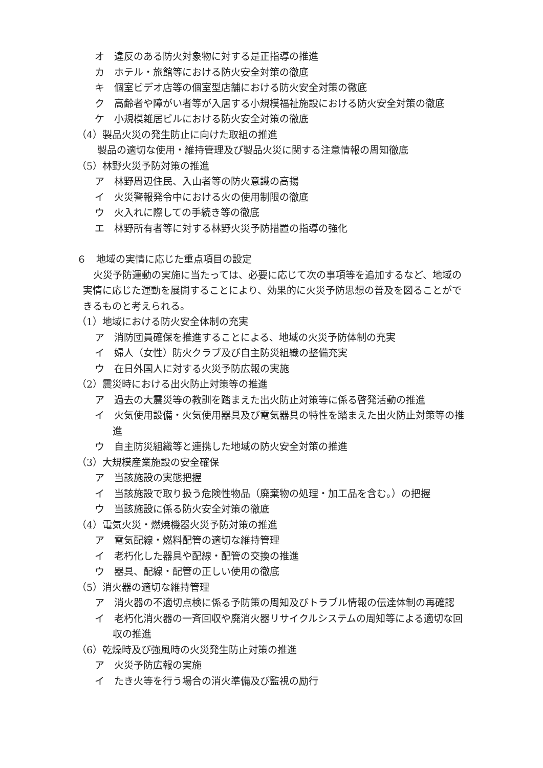オ　違反のある防火対象物に対する是正指導の推進
カ　ホテル・旅館等における防火安全対策の徹底
キ　個室ビデオ店等の個室型店舗における防火安全対策の徹底
ク　高齢者や障がい者等が入居する小規模福祉施設における防火安全対策の徹底
ケ　小規模雑居ビルにおける防火安全対策の徹底
（4）製品火災の発生防止に向けた取組の推進
製品の適切な使用・維持管理及び製品火災に関する注意情報の周知徹底
（5）林野火災予防対策の推進
ア　林野周辺住民、入山者等の防火意識の高揚
イ　火災警報発令中における火の使用制限の徹底
ウ　火入れに際しての手続き等の徹底
エ　林野所有者等に対する林野火災予防措置の指導の強化
６　地域の実情に応じた重点項目の設定
火災予防運動の実施に当たっては、必要に応じて次の事項等を追加するなど、地域の実情に応じた運動を展開することにより、効果的に火災予防思想の普及を図ることができるものと考えられる。
（1）地域における防火安全体制の充実
ア　消防団員確保を推進することによる、地域の火災予防体制の充実
イ　婦人（女性）防火クラブ及び自主防災組織の整備充実
ウ　在日外国人に対する火災予防広報の実施
（2）震災時における出火防止対策等の推進
ア　過去の大震災等の教訓を踏まえた出火防止対策等に係る啓発活動の推進
イ　火気使用設備・火気使用器具及び電気器具の特性を踏まえた出火防止対策等の推進
ウ　自主防災組織等と連携した地域の防火安全対策の推進
（3）大規模産業施設の安全確保
ア　当該施設の実態把握
イ　当該施設で取り扱う危険性物品（廃棄物の処理・加工品を含む。）の把握
ウ　当該施設に係る防火安全対策の徹底
（4）電気火災・燃焼機器火災予防対策の推進
ア　電気配線・燃料配管の適切な維持管理
イ　老朽化した器具や配線・配管の交換の推進
ウ　器具、配線・配管の正しい使用の徹底
（5）消火器の適切な維持管理
ア　消火器の不適切点検に係る予防策の周知及びトラブル情報の伝達体制の再確認
イ　老朽化消火器の一斉回収や廃消火器リサイクルシステムの周知等による適切な回収の推進
（6）乾燥時及び強風時の火災発生防止対策の推進
ア　火災予防広報の実施
イ　たき火等を行う場合の消火準備及び監視の励行